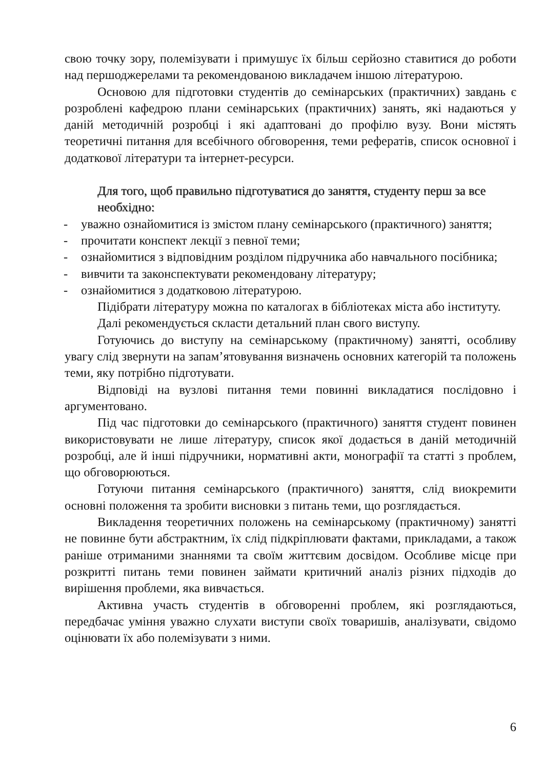свою точку зору, полемізувати і примушує їх більш серйозно ставитися до роботи над першоджерелами та рекомендованою викладачем іншою літературою.
Основою для підготовки студентів до семінарських (практичних) завдань є розроблені кафедрою плани семінарських (практичних) занять, які надаються у даній методичній розробці і які адаптовані до профілю вузу. Вони містять теоретичні питання для всебічного обговорення, теми рефератів, список основної і додаткової літератури та інтернет-ресурси.
Для того, щоб правильно підготуватися до заняття, студенту перш за все необхідно:
- уважно ознайомитися із змістом плану семінарського (практичного) заняття;
- прочитати конспект лекції з певної теми;
- ознайомитися з відповідним розділом підручника або навчального посібника;
- вивчити та законспектувати рекомендовану літературу;
- ознайомитися з додатковою літературою.
Підібрати літературу можна по каталогах в бібліотеках міста або інституту.
Далі рекомендується скласти детальний план свого виступу.
Готуючись до виступу на семінарському (практичному) занятті, особливу увагу слід звернути на запам’ятовування визначень основних категорій та положень теми, яку потрібно підготувати.
Відповіді на вузлові питання теми повинні викладатися послідовно і аргументовано.
Під час підготовки до семінарського (практичного) заняття студент повинен використовувати не лише літературу, список якої додається в даній методичній розробці, але й інші підручники, нормативні акти, монографії та статті з проблем, що обговорюються.
Готуючи питання семінарського (практичного) заняття, слід виокремити основні положення та зробити висновки з питань теми, що розглядається.
Викладення теоретичних положень на семінарському (практичному) занятті не повинне бути абстрактним, їх слід підкріплювати фактами, прикладами, а також раніше отриманими знаннями та своїм життєвим досвідом. Особливе місце при розкритті питань теми повинен займати критичний аналіз різних підходів до вирішення проблеми, яка вивчається.
Активна участь студентів в обговоренні проблем, які розглядаються, передбачає уміння уважно слухати виступи своїх товаришів, аналізувати, свідомо оцінювати їх або полемізувати з ними.
6